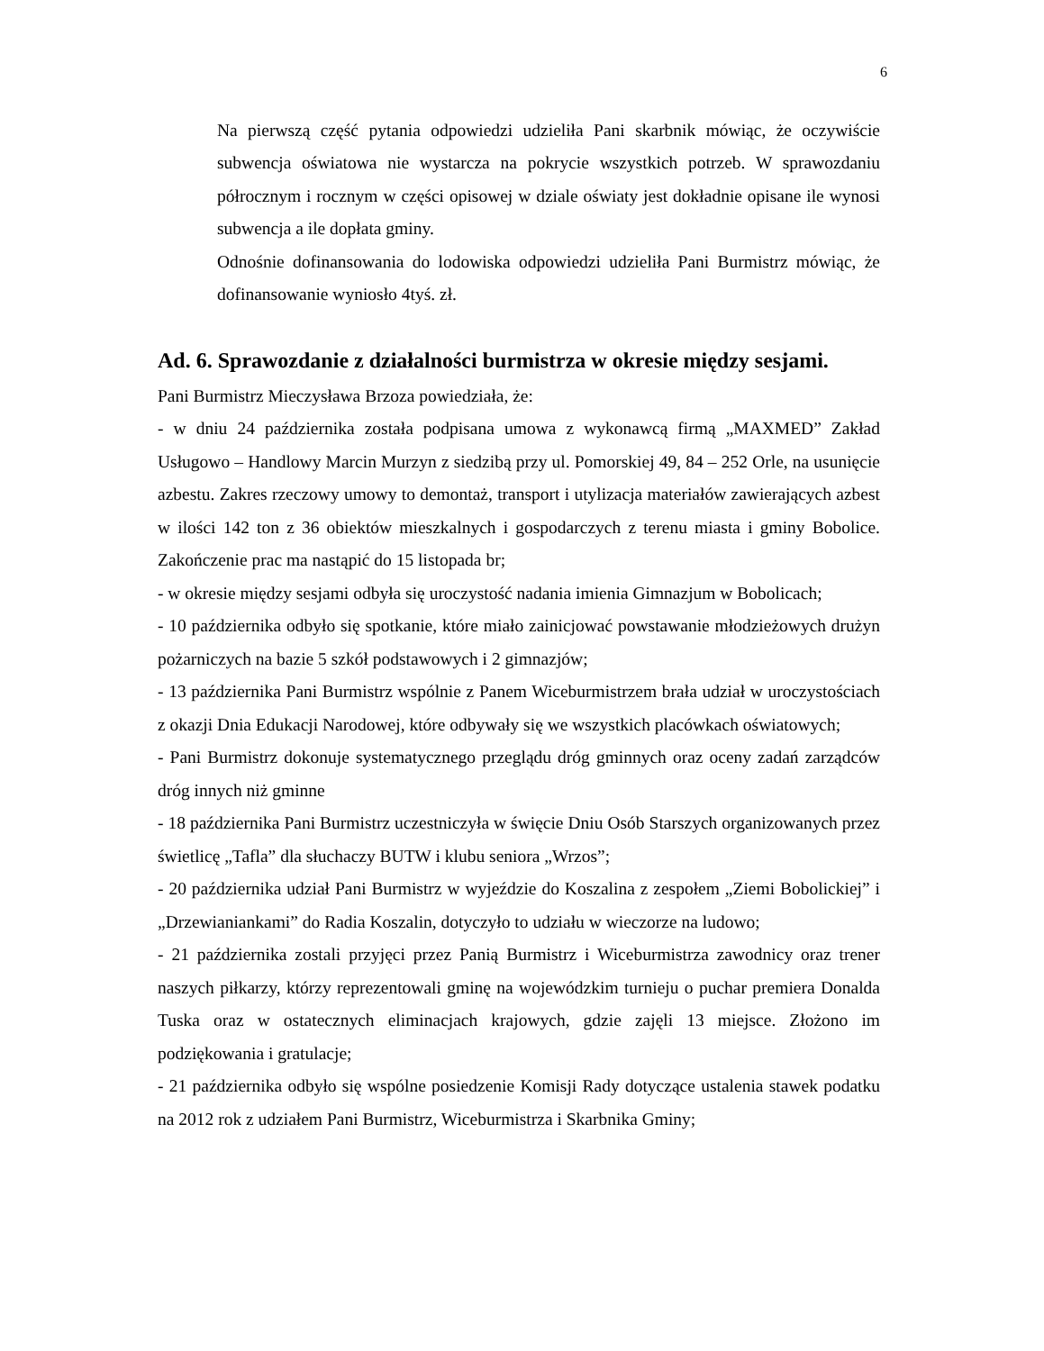6
Na pierwszą część pytania odpowiedzi udzieliła Pani skarbnik mówiąc, że oczywiście subwencja oświatowa nie wystarcza na pokrycie wszystkich potrzeb. W sprawozdaniu półrocznym i rocznym w części opisowej w dziale oświaty jest dokładnie opisane ile wynosi subwencja a ile dopłata gminy.
Odnośnie dofinansowania do lodowiska odpowiedzi udzieliła Pani Burmistrz mówiąc, że dofinansowanie wyniosło 4tyś. zł.
Ad. 6. Sprawozdanie z działalności burmistrza w okresie między sesjami.
Pani Burmistrz Mieczysława Brzoza powiedziała, że:
- w dniu 24 października została podpisana umowa z wykonawcą firmą „MAXMED” Zakład Usługowo – Handlowy Marcin Murzyn z siedzibą przy ul. Pomorskiej 49, 84 – 252 Orle, na usunięcie azbestu. Zakres rzeczowy umowy to demontaż, transport i utylizacja materiałów zawierających azbest w ilości 142 ton z 36 obiektów mieszkalnych i gospodarczych z terenu miasta i gminy Bobolice. Zakończenie prac ma nastąpić do 15 listopada br;
- w okresie między sesjami odbyła się uroczystość nadania imienia Gimnazjum w Bobolicach;
- 10 października odbyło się spotkanie, które miało zainicjować powstawanie młodzieżowych drużyn pożarniczych na bazie 5 szkół podstawowych i 2 gimnazjów;
- 13 października Pani Burmistrz wspólnie z Panem Wiceburmistrzem brała udział w uroczystościach z okazji Dnia Edukacji Narodowej, które odbywały się we wszystkich placówkach oświatowych;
- Pani Burmistrz dokonuje systematycznego przeglądu dróg gminnych oraz oceny zadań zarządców dróg innych niż gminne
- 18 października Pani Burmistrz uczestniczyła w święcie Dniu Osób Starszych organizowanych przez świetlicę „Tafla” dla słuchaczy BUTW i klubu seniora „Wrzos”;
- 20 października udział Pani Burmistrz w wyjeździe do Koszalina z zespołem „Ziemi Bobolickiej” i „Drzewianiankami” do Radia Koszalin, dotyczyło to udziału w wieczorze na ludowo;
- 21 października zostali przyjęci przez Panią Burmistrz i Wiceburmistrza zawodnicy oraz trener naszych piłkarzy, którzy reprezentowali gminę na wojewódzkim turnieju o puchar premiera Donalda Tuska oraz w ostatecznych eliminacjach krajowych, gdzie zajęli 13 miejsce. Złożono im podziękowania i gratulacje;
- 21 października odbyło się wspólne posiedzenie Komisji Rady dotyczące ustalenia stawek podatku na 2012 rok z udziałem Pani Burmistrz, Wiceburmistrza i Skarbnika Gminy;